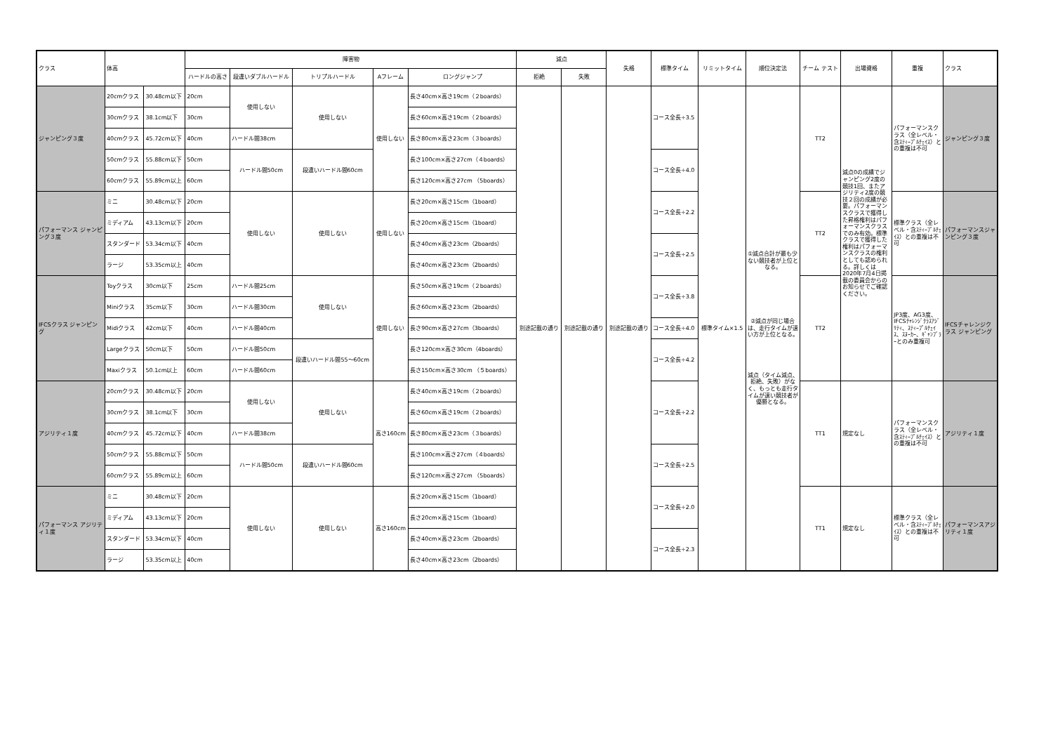| クラス | 体高 | | 障害物 | | | | | 減点 | | 失格 | 標準タイム | リミットタイム | 順位決定法 | チーム テスト | 出場資格 | 重複 | クラス |
| --- | --- | --- | --- | --- | --- | --- | --- | --- | --- | --- | --- | --- | --- | --- | --- | --- | --- |
| | | | ハードルの高さ | 段違いダブルハードル | トリプルハードル | Aフレーム | ロングジャンプ | 拒絶 | 失敗 | | | | | | | | |
| ジャンピング３度 | 20cmクラス | 30.48cm以下 | 20cm | 使用しない | 使用しない | 使用しない | 長さ40cm×高さ19cm（２boards） | 別途記載の通り | 別途記載の通り | 別途記載の通り | コース全長÷3.5 | 標準タイム×1.5 | ①減点合計が最も少ない競技者が上位となる。 ②減点が同じ場合は、走行タイムが速い方が上位となる。 減点（タイム減点、拒絶、失敗）がなく、もっとも走行タイムが速い競技者が優勝となる。 | TT2 | 減点0の成績でジャンピング2度の競技1回、またアジリティ2度の競技２回の成績が必要。パフォーマンスクラスで獲得した昇格権利はパフォーマンスクラスでのみ有効。標準クラスで獲得した権利はパフォーマンスクラスの権利としても認められる。詳しくは2020年7月4日掲載の委員会からのお知らせでご確認ください。 | パフォーマンスクラス（全レベル・含ｽﾃｨｰﾌﾟﾙﾁｪｲｽ）との重複は不可 | ジャンピング３度 |
| | 30cmクラス | 38.1cm以下 | 30cm | | | | 長さ60cm×高さ19cm（２boards） | | | | | | | | | | |
| | 40cmクラス | 45.72cm以下 | 40cm | ハードル間38cm | | | 長さ80cm×高さ23cm（３boards） | | | | | | | | | | |
| | 50cmクラス | 55.88cm以下 | 50cm | ハードル間50cm | 段違いハードル間60cm | | 長さ100cm×高さ27cm（４boards） | | | | コース全長÷4.0 | | | | | | |
| | 60cmクラス | 55.89cm以上 | 60cm | | | | 長さ120cm×高さ27cm （5boards） | | | | | | | | | | |
| パフォーマンス ジャンピング３度 | ミニ | 30.48cm以下 | 20cm | 使用しない | 使用しない | 使用しない | 長さ20cm×高さ15cm（1board） | | | | コース全長÷2.2 | | | TT2 | | 標準クラス（全レベル・含ｽﾃｨｰﾌﾟﾙﾁｪｲｽ）との重複は不可 | パフォーマンスジャンピング３度 |
| | ミディアム | 43.13cm以下 | 20cm | | | | 長さ20cm×高さ15cm（1board） | | | | | | | | | | |
| | スタンダード | 53.34cm以下 | 40cm | | | | 長さ40cm×高さ23cm（2boards） | | | | コース全長÷2.5 | | | | | | |
| | ラージ | 53.35cm以上 | 40cm | | | | 長さ40cm×高さ23cm（2boards） | | | | | | | | | | |
| IFCSクラス ジャンピング | Toyクラス | 30cm以下 | 25cm | ハードル間25cm | 使用しない | 使用しない | 長さ50cm×高さ19cm（２boards） | | | | コース全長÷3.8 | | | TT2 | | JP3度、AG3度、IFCSﾁｬﾚﾝｼﾞｸﾗｽｱｼﾞﾘﾃｨ、ｽﾃｨｰﾌﾟﾙﾁｪｲｽ、ｽﾇｰｶｰ、ｷﾞｬﾝﾌﾞﾗｰとのみ重複可 | IFCSチャレンジクラス ジャンピング |
| | Miniクラス | 35cm以下 | 30cm | ハードル間30cm | | | 長さ60cm×高さ23cm（2boards） | | | | | | | | | | |
| | Midiクラス | 42cm以下 | 40cm | ハードル間40cm | | | 長さ90cm×高さ27cm（3boards） | | | | コース全長÷4.0 | | | | | | |
| | Largeクラス | 50cm以下 | 50cm | ハードル間50cm | 段違いハードル間55〜60cm | | 長さ120cm×高さ30cm（4boards） | | | | コース全長÷4.2 | | | | | | |
| | Maxiクラス | 50.1cm以上 | 60cm | ハードル間60cm | | | 長さ150cm×高さ30cm （５boards） | | | | | | | | | | |
| アジリティ１度 | 20cmクラス | 30.48cm以下 | 20cm | 使用しない | 使用しない | 高さ160cm | 長さ40cm×高さ19cm（２boards） | | | | コース全長÷2.2 | | | TT1 | 規定なし | パフォーマンスクラス（全レベル・含ｽﾃｨｰﾌﾟﾙﾁｪｲｽ）との重複は不可 | アジリティ１度 |
| | 30cmクラス | 38.1cm以下 | 30cm | | | | 長さ60cm×高さ19cm（２boards） | | | | | | | | | | |
| | 40cmクラス | 45.72cm以下 | 40cm | ハードル間38cm | | | 長さ80cm×高さ23cm（３boards） | | | | | | | | | | |
| | 50cmクラス | 55.88cm以下 | 50cm | ハードル間50cm | 段違いハードル間60cm | | 長さ100cm×高さ27cm（４boards） | | | | コース全長÷2.5 | | | | | | |
| | 60cmクラス | 55.89cm以上 | 60cm | | | | 長さ120cm×高さ27cm （5boards） | | | | | | | | | | |
| パフォーマンス アジリティ１度 | ミニ | 30.48cm以下 | 20cm | 使用しない | 使用しない | 高さ160cm | 長さ20cm×高さ15cm（1board） | | | | コース全長÷2.0 | | | TT1 | 規定なし | 標準クラス（全レベル・含ｽﾃｨｰﾌﾟﾙﾁｪｲｽ）との重複は不可 | パフォーマンスアジリティ１度 |
| | ミディアム | 43.13cm以下 | 20cm | | | | 長さ20cm×高さ15cm（1board） | | | | | | | | | | |
| | スタンダード | 53.34cm以下 | 40cm | | | | 長さ40cm×高さ23cm（2boards） | | | | コース全長÷2.3 | | | | | | |
| | ラージ | 53.35cm以上 | 40cm | | | | 長さ40cm×高さ23cm（2boards） | | | | | | | | | | |